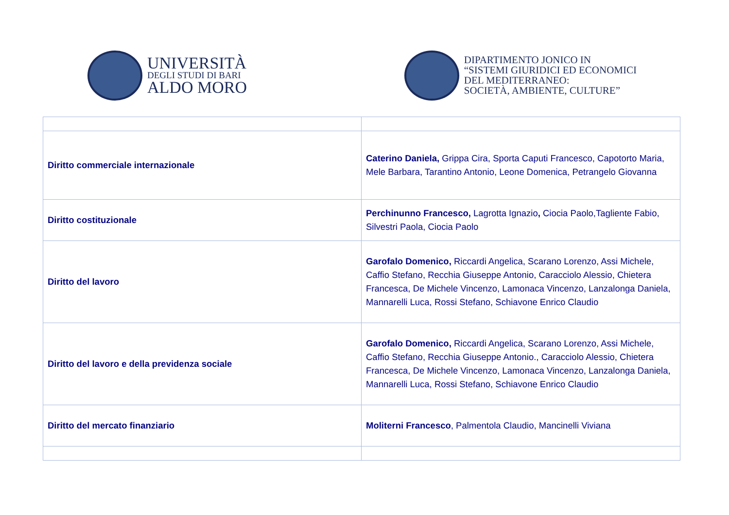UNIVERSITÀ
DEGLI STUDI DI BARI
ALDO MORO
DIPARTIMENTO JONICO IN
“SISTEMI GIURIDICI ED ECONOMICI
DEL MEDITERRANEO:
SOCIETÀ, AMBIENTE, CULTURE”
| Diritto commerciale internazionale | Caterino Daniela, Grippa Cira, Sporta Caputi Francesco, Capotorto Maria, Mele Barbara, Tarantino Antonio, Leone Domenica, Petrangelo Giovanna |
| Diritto costituzionale | Perchinunno Francesco, Lagrotta Ignazio , Ciocia Paolo,Tagliente Fabio, Silvestri Paola, Ciocia Paolo |
| Diritto del lavoro | Garofalo Domenico, Riccardi Angelica, Scarano Lorenzo, Assi Michele, Caffio Stefano, Recchia Giuseppe Antonio, Caracciolo Alessio, Chietera Francesca, De Michele Vincenzo, Lamonaca Vincenzo, Lanzalonga Daniela, Mannarelli Luca, Rossi Stefano, Schiavone Enrico Claudio |
| Diritto del lavoro e della previdenza sociale | Garofalo Domenico, Riccardi Angelica, Scarano Lorenzo, Assi Michele, Caffio Stefano, Recchia Giuseppe Antonio., Caracciolo Alessio, Chietera Francesca, De Michele Vincenzo, Lamonaca Vincenzo, Lanzalonga Daniela, Mannarelli Luca, Rossi Stefano, Schiavone Enrico Claudio |
| Diritto del mercato finanziario | Moliterni Francesco , Palmentola Claudio, Mancinelli Viviana |